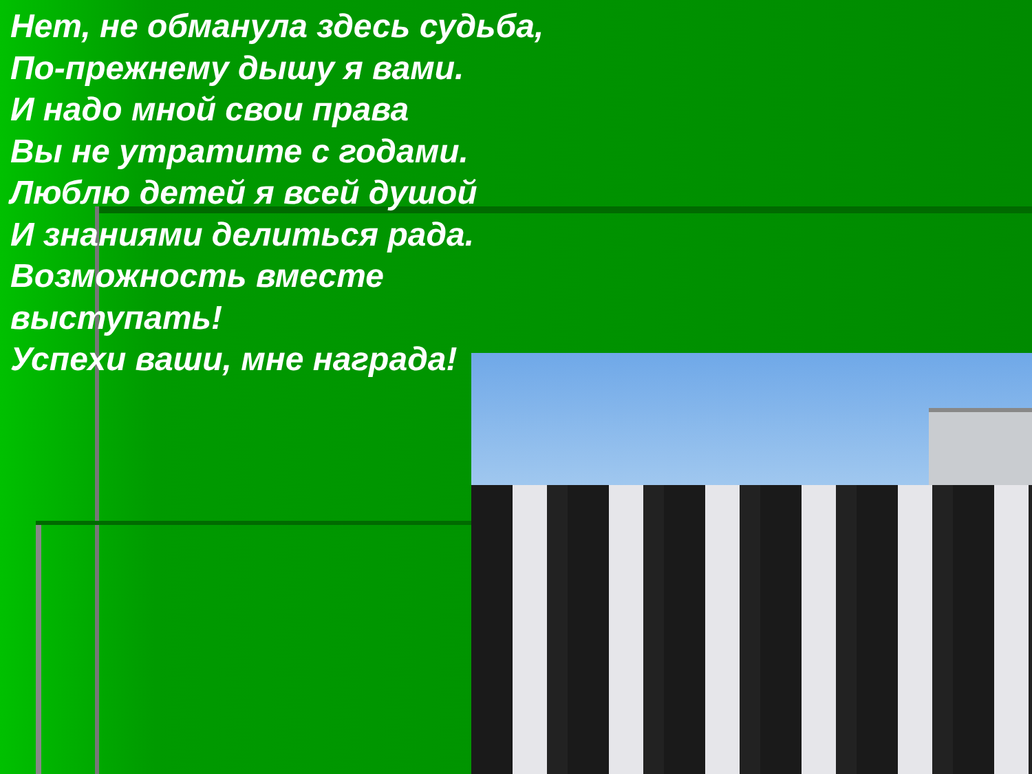Нет, не обманула здесь судьба,
По-прежнему дышу я вами.
И надо мной свои права
Вы не утратите с годами.
Люблю детей я всей душой
И знаниями делиться рада.
Возможность вместе
выступать!
Успехи ваши, мне награда!